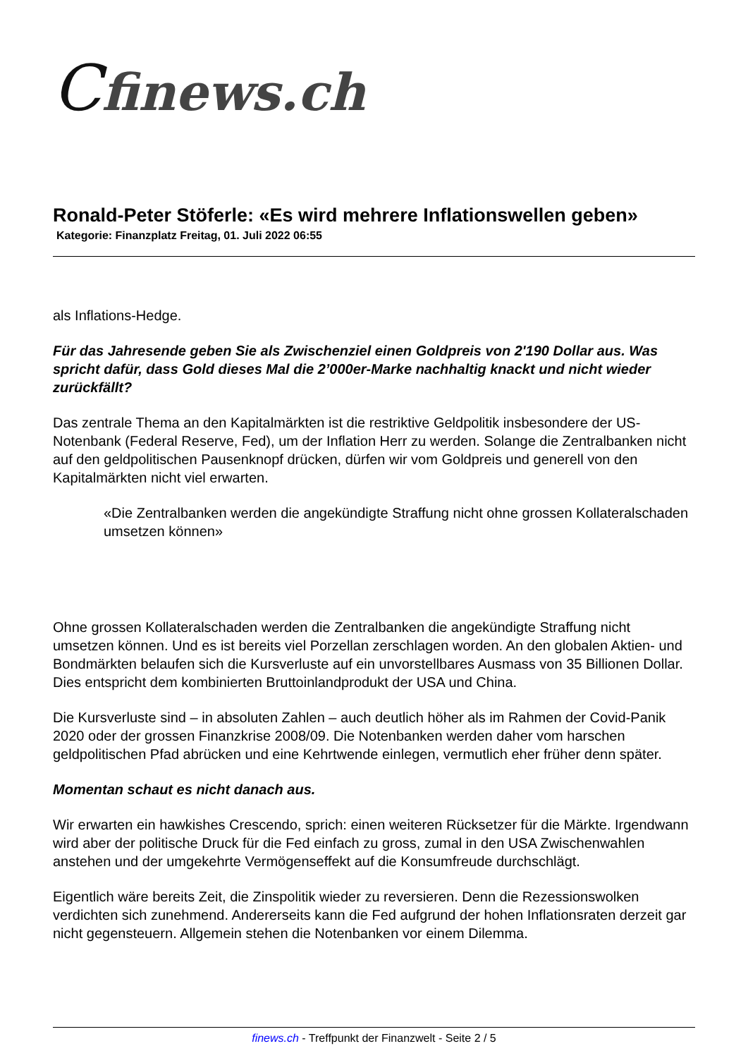Cfinews.ch
Ronald-Peter Stöferle: «Es wird mehrere Inflationswellen geben»
Kategorie: Finanzplatz Freitag, 01. Juli 2022 06:55
als Inflations-Hedge.
Für das Jahresende geben Sie als Zwischenziel einen Goldpreis von 2'190 Dollar aus. Was spricht dafür, dass Gold dieses Mal die 2’000er-Marke nachhaltig knackt und nicht wieder zurückfällt?
Das zentrale Thema an den Kapitalmärkten ist die restriktive Geldpolitik insbesondere der US-Notenbank (Federal Reserve, Fed), um der Inflation Herr zu werden. Solange die Zentralbanken nicht auf den geldpolitischen Pausenknopf drücken, dürfen wir vom Goldpreis und generell von den Kapitalmärkten nicht viel erwarten.
«Die Zentralbanken werden die angekündigte Straffung nicht ohne grossen Kollateralschaden umsetzen können»
Ohne grossen Kollateralschaden werden die Zentralbanken die angekündigte Straffung nicht umsetzen können. Und es ist bereits viel Porzellan zerschlagen worden. An den globalen Aktien- und Bondmärkten belaufen sich die Kursverluste auf ein unvorstellbares Ausmass von 35 Billionen Dollar. Dies entspricht dem kombinierten Bruttoinlandprodukt der USA und China.
Die Kursverluste sind – in absoluten Zahlen – auch deutlich höher als im Rahmen der Covid-Panik 2020 oder der grossen Finanzkrise 2008/09. Die Notenbanken werden daher vom harschen geldpolitischen Pfad abrücken und eine Kehrtwende einlegen, vermutlich eher früher denn später.
Momentan schaut es nicht danach aus.
Wir erwarten ein hawkishes Crescendo, sprich: einen weiteren Rücksetzer für die Märkte. Irgendwann wird aber der politische Druck für die Fed einfach zu gross, zumal in den USA Zwischenwahlen anstehen und der umgekehrte Vermögenseffekt auf die Konsumfreude durchschlägt.
Eigentlich wäre bereits Zeit, die Zinspolitik wieder zu reversieren. Denn die Rezessionswolken verdichten sich zunehmend. Andererseits kann die Fed aufgrund der hohen Inflationsraten derzeit gar nicht gegensteuern. Allgemein stehen die Notenbanken vor einem Dilemma.
finews.ch - Treffpunkt der Finanzwelt - Seite 2 / 5